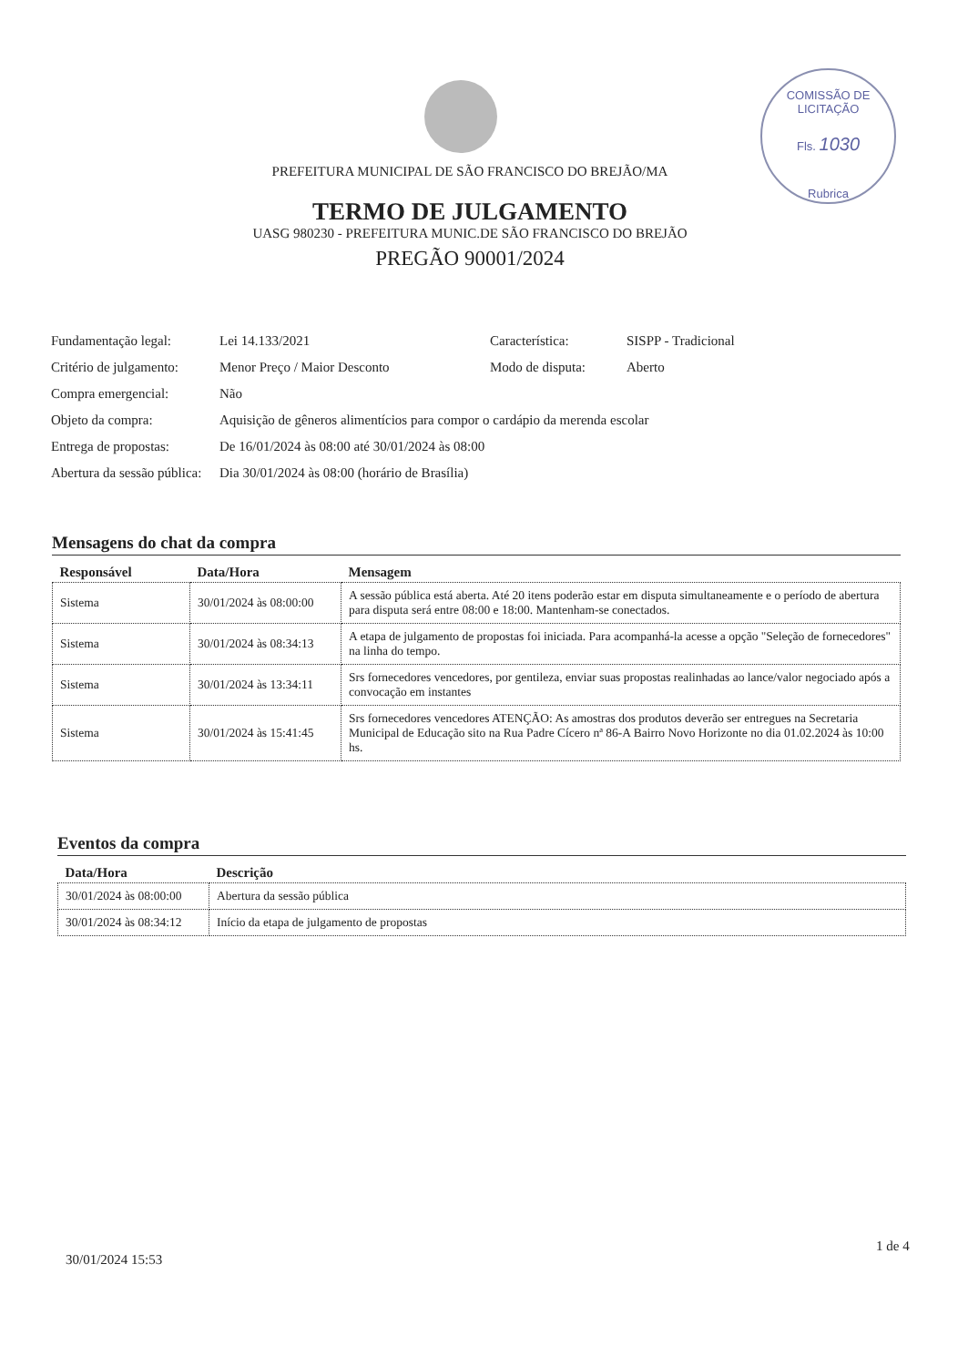COMISSÃO DE LICITAÇÃO
Fls. 1030
Rubrica
PREFEITURA MUNICIPAL DE SÃO FRANCISCO DO BREJÃO/MA
TERMO DE JULGAMENTO
UASG 980230 - PREFEITURA MUNIC.DE SÃO FRANCISCO DO BREJÃO
PREGÃO 90001/2024
| Fundamentação legal: | Lei 14.133/2021 | Característica: | SISPP - Tradicional |
| Critério de julgamento: | Menor Preço / Maior Desconto | Modo de disputa: | Aberto |
| Compra emergencial: | Não | | |
| Objeto da compra: | Aquisição de gêneros alimentícios para compor o cardápio da merenda escolar | | |
| Entrega de propostas: | De 16/01/2024 às 08:00 até 30/01/2024 às 08:00 | | |
| Abertura da sessão pública: | Dia 30/01/2024 às 08:00 (horário de Brasília) | | |
Mensagens do chat da compra
| Responsável | Data/Hora | Mensagem |
| --- | --- | --- |
| Sistema | 30/01/2024 às 08:00:00 | A sessão pública está aberta. Até 20 itens poderão estar em disputa simultaneamente e o período de abertura para disputa será entre 08:00 e 18:00. Mantenham-se conectados. |
| Sistema | 30/01/2024 às 08:34:13 | A etapa de julgamento de propostas foi iniciada. Para acompanhá-la acesse a opção "Seleção de fornecedores" na linha do tempo. |
| Sistema | 30/01/2024 às 13:34:11 | Srs fornecedores vencedores, por gentileza, enviar suas propostas realinhadas ao lance/valor negociado após a convocação em instantes |
| Sistema | 30/01/2024 às 15:41:45 | Srs fornecedores vencedores ATENÇÃO: As amostras dos produtos deverão ser entregues na Secretaria Municipal de Educação sito na Rua Padre Cícero nª 86-A Bairro Novo Horizonte no dia 01.02.2024 às 10:00 hs. |
Eventos da compra
| Data/Hora | Descrição |
| --- | --- |
| 30/01/2024 às 08:00:00 | Abertura da sessão pública |
| 30/01/2024 às 08:34:12 | Início da etapa de julgamento de propostas |
30/01/2024 15:53
1 de 4